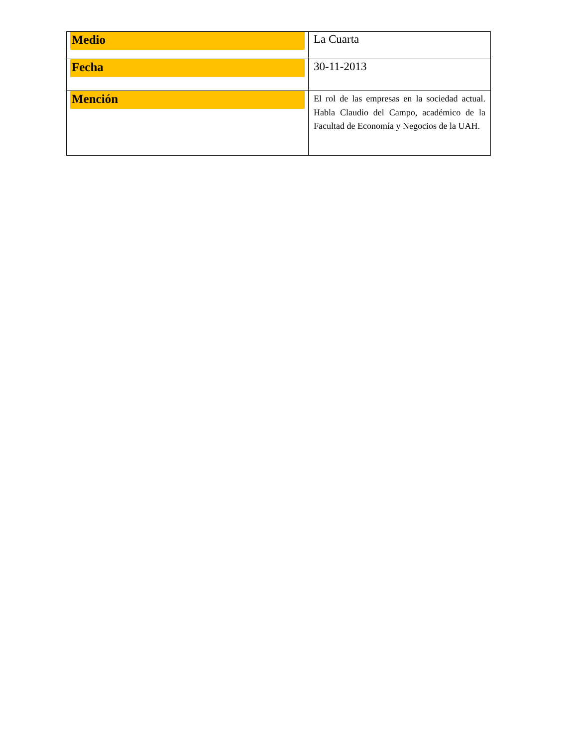| Medio | La Cuarta |
| Fecha | 30-11-2013 |
| Mención | El rol de las empresas en la sociedad actual. Habla Claudio del Campo, académico de la Facultad de Economía y Negocios de la UAH. |